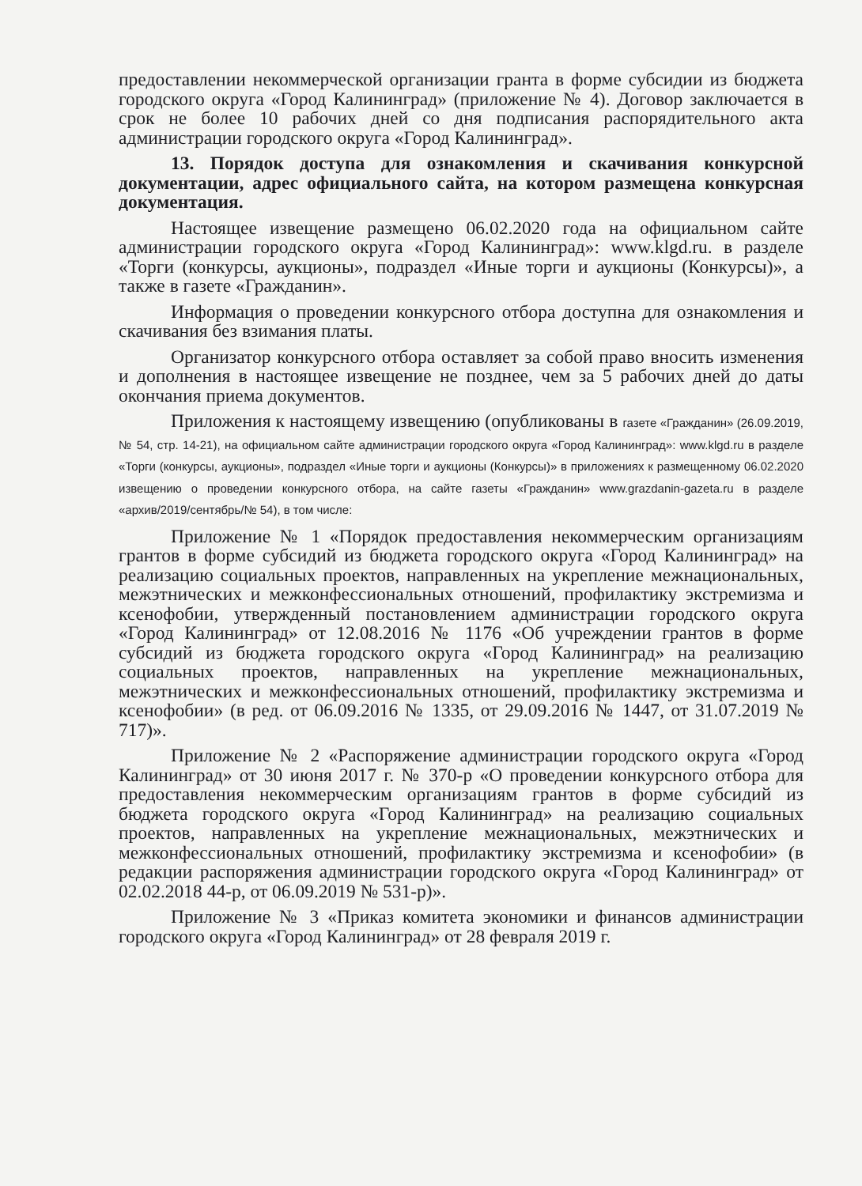предоставлении некоммерческой организации гранта в форме субсидии из бюджета городского округа «Город Калининград» (приложение № 4). Договор заключается в срок не более 10 рабочих дней со дня подписания распорядительного акта администрации городского округа «Город Калининград».
13. Порядок доступа для ознакомления и скачивания конкурсной документации, адрес официального сайта, на котором размещена конкурсная документация.
Настоящее извещение размещено 06.02.2020 года на официальном сайте администрации городского округа «Город Калининград»: www.klgd.ru. в разделе «Торги (конкурсы, аукционы», подраздел «Иные торги и аукционы (Конкурсы)», а также в газете «Гражданин».
Информация о проведении конкурсного отбора доступна для ознакомления и скачивания без взимания платы.
Организатор конкурсного отбора оставляет за собой право вносить изменения и дополнения в настоящее извещение не позднее, чем за 5 рабочих дней до даты окончания приема документов.
Приложения к настоящему извещению (опубликованы в газете «Гражданин» (26.09.2019, № 54, стр. 14-21), на официальном сайте администрации городского округа «Город Калининград»: www.klgd.ru в разделе «Торги (конкурсы, аукционы», подраздел «Иные торги и аукционы (Конкурсы)» в приложениях к размещенному 06.02.2020 извещению о проведении конкурсного отбора, на сайте газеты «Гражданин» www.grazdanin-gazeta.ru в разделе «архив/2019/сентябрь/№ 54), в том числе:
Приложение № 1 «Порядок предоставления некоммерческим организациям грантов в форме субсидий из бюджета городского округа «Город Калининград» на реализацию социальных проектов, направленных на укрепление межнациональных, межэтнических и межконфессиональных отношений, профилактику экстремизма и ксенофобии, утвержденный постановлением администрации городского округа «Город Калининград» от 12.08.2016 № 1176 «Об учреждении грантов в форме субсидий из бюджета городского округа «Город Калининград» на реализацию социальных проектов, направленных на укрепление межнациональных, межэтнических и межконфессиональных отношений, профилактику экстремизма и ксенофобии» (в ред. от 06.09.2016 № 1335, от 29.09.2016 № 1447, от 31.07.2019 № 717)».
Приложение № 2 «Распоряжение администрации городского округа «Город Калининград» от 30 июня 2017 г. № 370-р «О проведении конкурсного отбора для предоставления некоммерческим организациям грантов в форме субсидий из бюджета городского округа «Город Калининград» на реализацию социальных проектов, направленных на укрепление межнациональных, межэтнических и межконфессиональных отношений, профилактику экстремизма и ксенофобии» (в редакции распоряжения администрации городского округа «Город Калининград» от 02.02.2018 44-р, от 06.09.2019 № 531-р)».
Приложение № 3 «Приказ комитета экономики и финансов администрации городского округа «Город Калининград» от 28 февраля 2019 г.